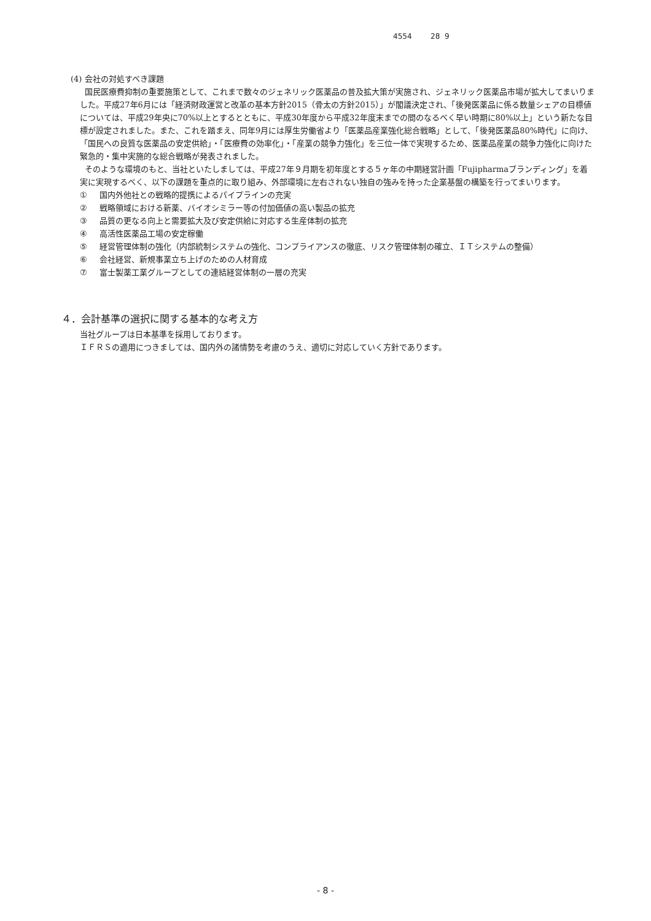4554 28 9
(4) 会社の対処すべき課題
国民医療費抑制の重要施策として、これまで数々のジェネリック医薬品の普及拡大策が実施され、ジェネリック医薬品市場が拡大してまいりました。平成27年6月には「経済財政運営と改革の基本方針2015（骨太の方針2015）」が閣議決定され、「後発医薬品に係る数量シェアの目標値については、平成29年央に70%以上とするとともに、平成30年度から平成32年度末までの間のなるべく早い時期に80%以上」という新たな目標が設定されました。また、これを踏まえ、同年9月には厚生労働省より「医薬品産業強化総合戦略」として、「後発医薬品80%時代」に向け、「国民への良質な医薬品の安定供給」・「医療費の効率化」・「産業の競争力強化」を三位一体で実現するため、医薬品産業の競争力強化に向けた緊急的・集中実施的な総合戦略が発表されました。
そのような環境のもと、当社といたしましては、平成27年９月期を初年度とする５ヶ年の中期経営計画「Fujipharmaブランディング」を着実に実現するべく、以下の課題を重点的に取り組み、外部環境に左右されない独自の強みを持った企業基盤の構築を行ってまいります。
① 国内外他社との戦略的提携によるパイプラインの充実
② 戦略領域における新薬、バイオシミラー等の付加価値の高い製品の拡充
③ 品質の更なる向上と需要拡大及び安定供給に対応する生産体制の拡充
④ 高活性医薬品工場の安定稼働
⑤ 経営管理体制の強化（内部統制システムの強化、コンプライアンスの徹底、リスク管理体制の確立、ＩＴシステムの整備）
⑥ 会社経営、新規事業立ち上げのための人材育成
⑦ 富士製薬工業グループとしての連結経営体制の一層の充実
４．会計基準の選択に関する基本的な考え方
当社グループは日本基準を採用しております。
ＩＦＲＳの適用につきましては、国内外の諸情勢を考慮のうえ、適切に対応していく方針であります。
- 8 -